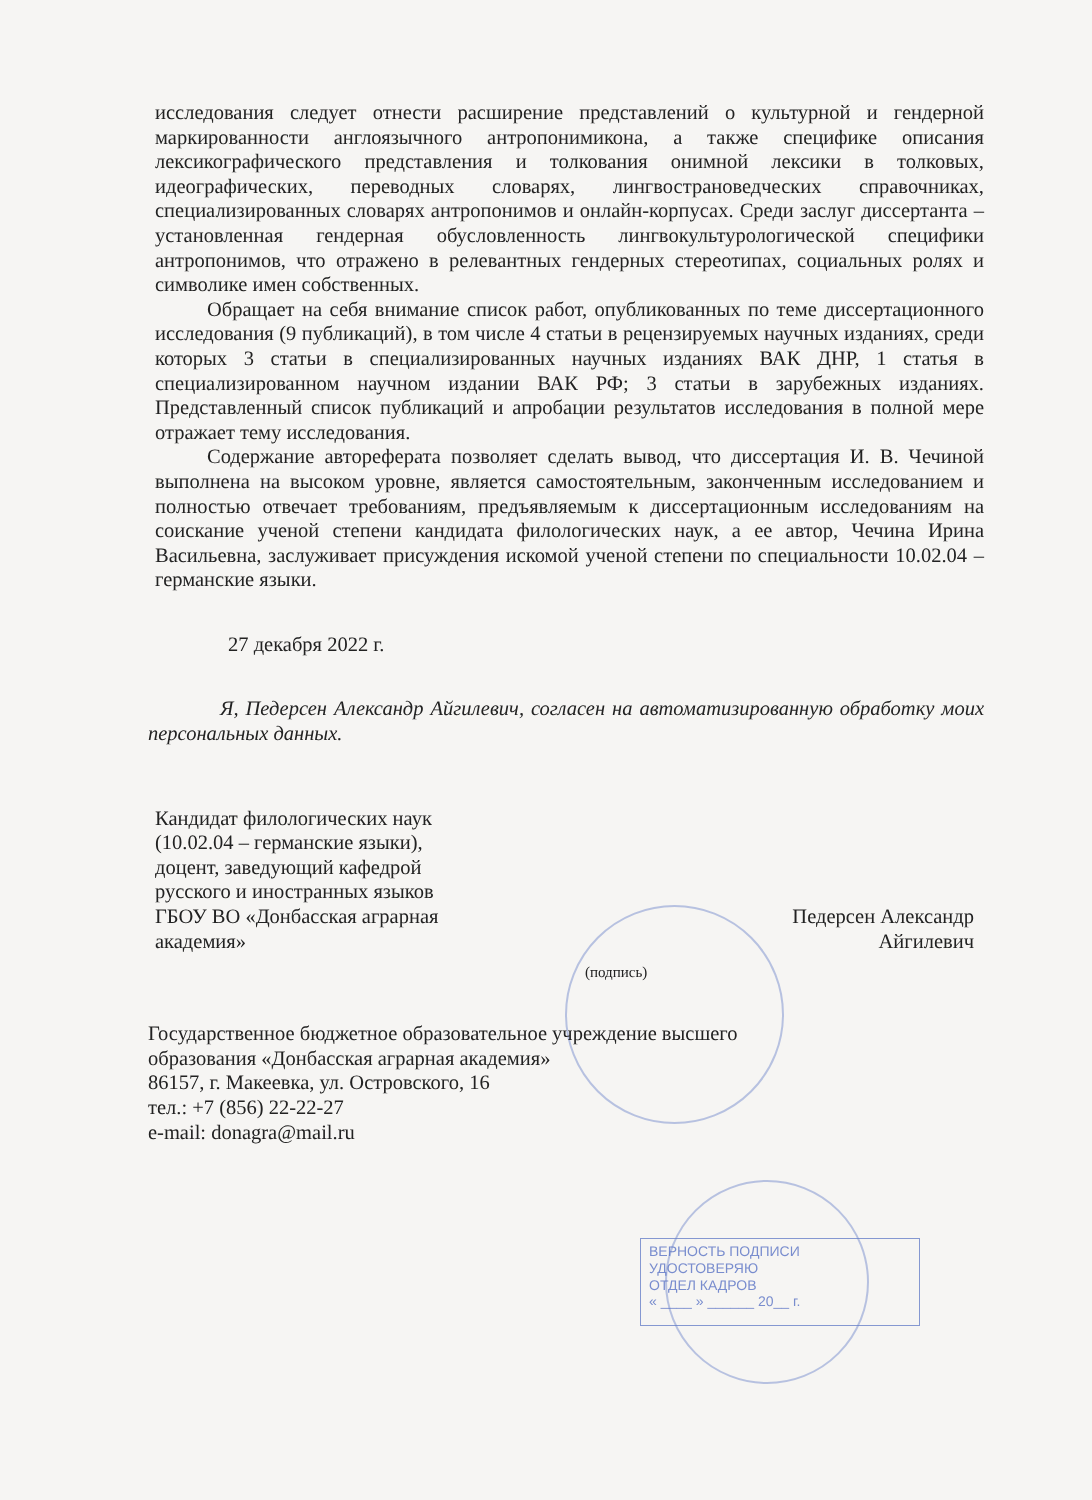ВЕРНОСТЬ ПОДПИСИ УДОСТОВЕРЯЮ
ОТДЕЛ КАДРОВ
« ____ » ______ 20__ г.
исследования следует отнести расширение представлений о культурной и гендерной маркированности англоязычного антропонимикона, а также специфике описания лексикографического представления и толкования онимной лексики в толковых, идеографических, переводных словарях, лингвострановедческих справочниках, специализированных словарях антропонимов и онлайн-корпусах. Среди заслуг диссертанта – установленная гендерная обусловленность лингвокультурологической специфики антропонимов, что отражено в релевантных гендерных стереотипах, социальных ролях и символике имен собственных.
Обращает на себя внимание список работ, опубликованных по теме диссертационного исследования (9 публикаций), в том числе 4 статьи в рецензируемых научных изданиях, среди которых 3 статьи в специализированных научных изданиях ВАК ДНР, 1 статья в специализированном научном издании ВАК РФ; 3 статьи в зарубежных изданиях. Представленный список публикаций и апробации результатов исследования в полной мере отражает тему исследования.
Содержание автореферата позволяет сделать вывод, что диссертация И. В. Чечиной выполнена на высоком уровне, является самостоятельным, законченным исследованием и полностью отвечает требованиям, предъявляемым к диссертационным исследованиям на соискание ученой степени кандидата филологических наук, а ее автор, Чечина Ирина Васильевна, заслуживает присуждения искомой ученой степени по специальности 10.02.04 – германские языки.
27 декабря 2022 г.
Я, Педерсен Александр Айгилевич, согласен на автоматизированную обработку моих персональных данных.
Кандидат филологических наук
(10.02.04 – германские языки),
доцент, заведующий кафедрой
русского и иностранных языков
ГБОУ ВО «Донбасская аграрная
академия»
Педерсен Александр
Айгилевич
(подпись)
Государственное бюджетное образовательное учреждение высшего
образования «Донбасская аграрная академия»
86157, г. Макеевка, ул. Островского, 16
тел.: +7 (856) 22-22-27
e-mail: donagra@mail.ru